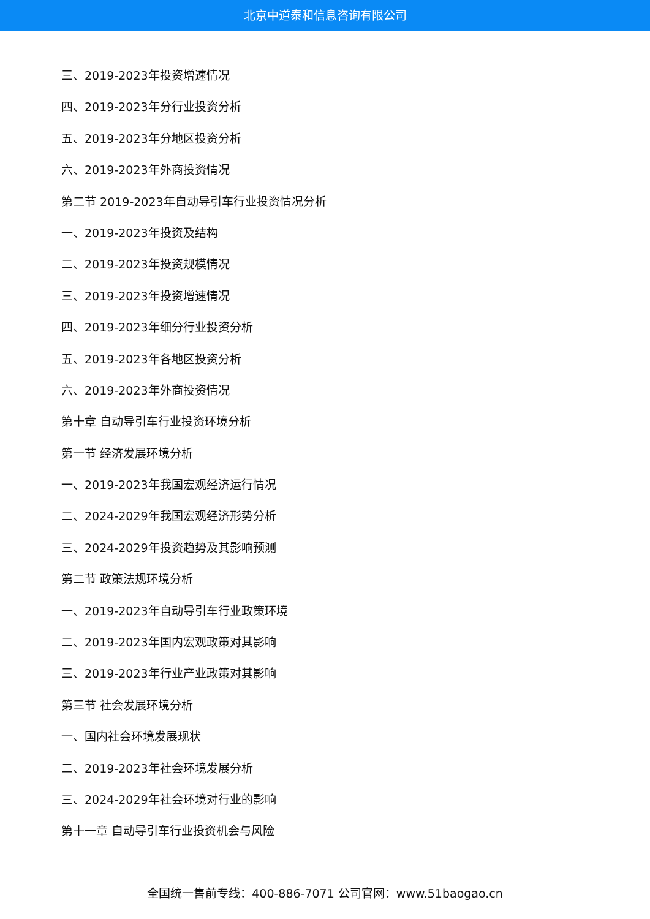北京中道泰和信息咨询有限公司
三、2019-2023年投资增速情况
四、2019-2023年分行业投资分析
五、2019-2023年分地区投资分析
六、2019-2023年外商投资情况
第二节 2019-2023年自动导引车行业投资情况分析
一、2019-2023年投资及结构
二、2019-2023年投资规模情况
三、2019-2023年投资增速情况
四、2019-2023年细分行业投资分析
五、2019-2023年各地区投资分析
六、2019-2023年外商投资情况
第十章 自动导引车行业投资环境分析
第一节 经济发展环境分析
一、2019-2023年我国宏观经济运行情况
二、2024-2029年我国宏观经济形势分析
三、2024-2029年投资趋势及其影响预测
第二节 政策法规环境分析
一、2019-2023年自动导引车行业政策环境
二、2019-2023年国内宏观政策对其影响
三、2019-2023年行业产业政策对其影响
第三节 社会发展环境分析
一、国内社会环境发展现状
二、2019-2023年社会环境发展分析
三、2024-2029年社会环境对行业的影响
第十一章 自动导引车行业投资机会与风险
全国统一售前专线：400-886-7071 公司官网：www.51baogao.cn